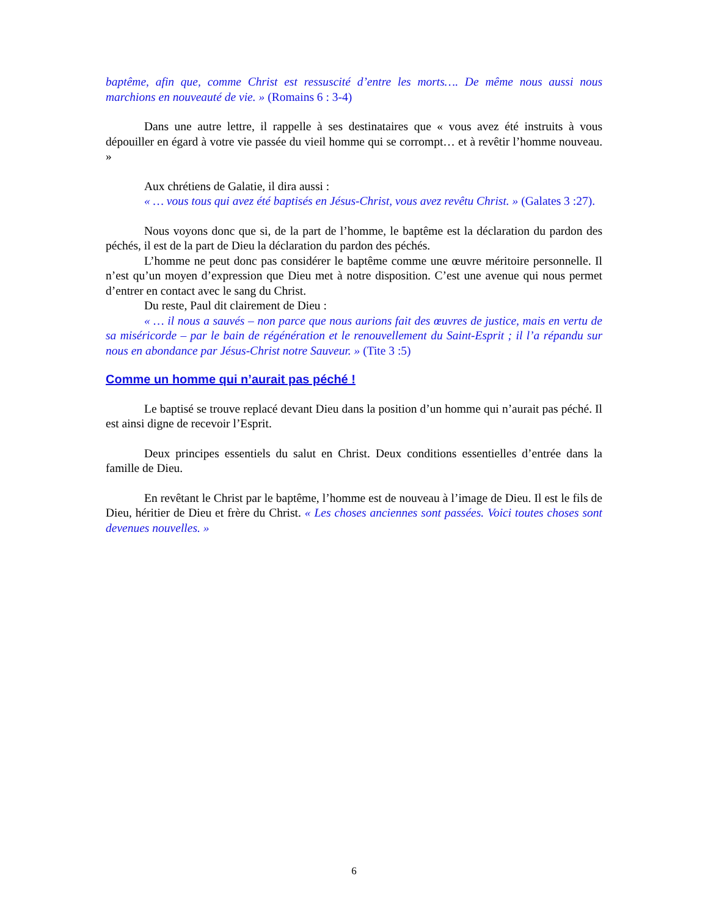baptême, afin que, comme Christ est ressuscité d’entre les morts…. De même nous aussi nous marchions en nouveauté de vie. » (Romains 6 : 3-4)
Dans une autre lettre, il rappelle à ses destinataires que « vous avez été instruits à vous dépouiller en égard à votre vie passée du vieil homme qui se corrompt… et à revêtir l’homme nouveau. »
Aux chrétiens de Galatie, il dira aussi :
« … vous tous qui avez été baptisés en Jésus-Christ, vous avez revêtu Christ. » (Galates 3 :27).
Nous voyons donc que si, de la part de l’homme, le baptême est la déclaration du pardon des péchés, il est de la part de Dieu la déclaration du pardon des péchés.
L’homme ne peut donc pas considérer le baptême comme une œuvre méritoire personnelle. Il n’est qu’un moyen d’expression que Dieu met à notre disposition. C’est une avenue qui nous permet d’entrer en contact avec le sang du Christ.
Du reste, Paul dit clairement de Dieu :
« … il nous a sauvés – non parce que nous aurions fait des œuvres de justice, mais en vertu de sa miséricorde – par le bain de régénération et le renouvellement du Saint-Esprit ; il l’a répandu sur nous en abondance par Jésus-Christ notre Sauveur. » (Tite 3 :5)
Comme un homme qui n’aurait pas péché !
Le baptisé se trouve replacé devant Dieu dans la position d’un homme qui n’aurait pas péché. Il est ainsi digne de recevoir l’Esprit.
Deux principes essentiels du salut en Christ. Deux conditions essentielles d’entrée dans la famille de Dieu.
En revêtant le Christ par le baptême, l’homme est de nouveau à l’image de Dieu. Il est le fils de Dieu, héritier de Dieu et frère du Christ. « Les choses anciennes sont passées. Voici toutes choses sont devenues nouvelles. »
6